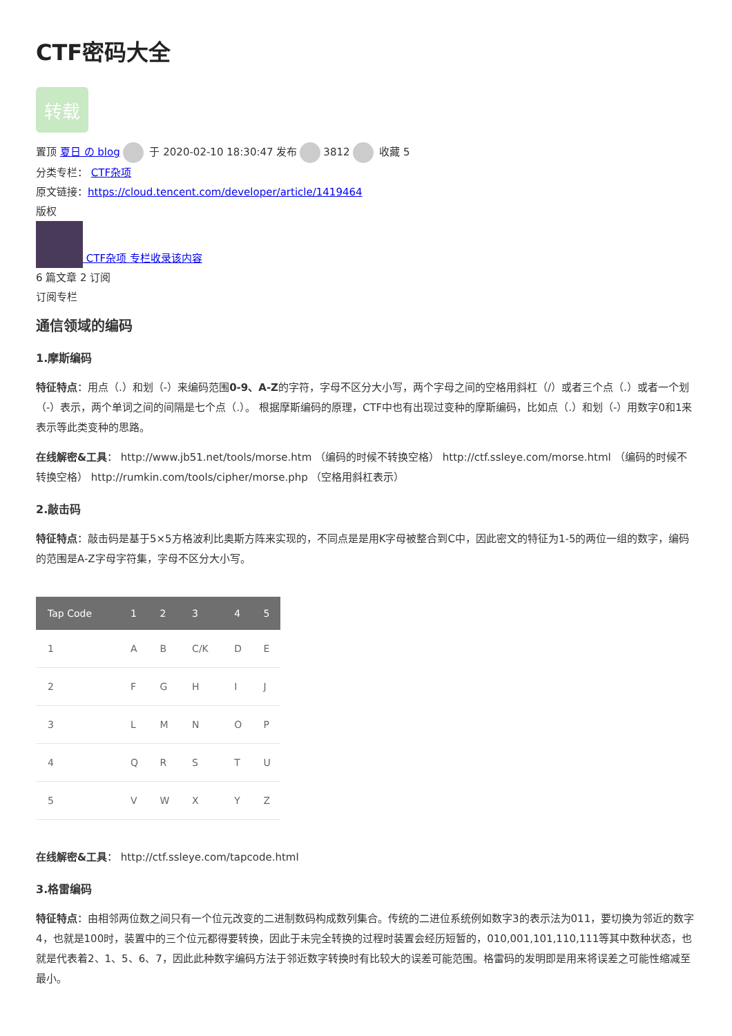CTF密码大全
转载
置顶 夏日 の blog 于 2020-02-10 18:30:47 发布 3812 收藏 5
分类专栏： CTF杂项
原文链接：https://cloud.tencent.com/developer/article/1419464
版权
CTF杂项 专栏收录该内容
6 篇文章 2 订阅
订阅专栏
通信领域的编码
1.摩斯编码
特征特点：用点（.）和划（-）来编码范围0-9、A-Z的字符，字母不区分大小写，两个字母之间的空格用斜杠（/）或者三个点（.）或者一个划（-）表示，两个单词之间的间隔是七个点（.）。 根据摩斯编码的原理，CTF中也有出现过变种的摩斯编码，比如点（.）和划（-）用数字0和1来表示等此类变种的思路。
在线解密&工具： http://www.jb51.net/tools/morse.htm （编码的时候不转换空格） http://ctf.ssleye.com/morse.html （编码的时候不转换空格） http://rumkin.com/tools/cipher/morse.php （空格用斜杠表示）
2.敲击码
特征特点：敲击码是基于5×5方格波利比奥斯方阵来实现的，不同点是是用K字母被整合到C中，因此密文的特征为1-5的两位一组的数字，编码的范围是A-Z字母字符集，字母不区分大小写。
| Tap Code | 1 | 2 | 3 | 4 | 5 |
| --- | --- | --- | --- | --- | --- |
| 1 | A | B | C/K | D | E |
| 2 | F | G | H | I | J |
| 3 | L | M | N | O | P |
| 4 | Q | R | S | T | U |
| 5 | V | W | X | Y | Z |
在线解密&工具： http://ctf.ssleye.com/tapcode.html
3.格雷编码
特征特点：由相邻两位数之间只有一个位元改变的二进制数码构成数列集合。传统的二进位系统例如数字3的表示法为011，要切换为邻近的数字4，也就是100时，装置中的三个位元都得要转换，因此于未完全转换的过程时装置会经历短暂的，010,001,101,110,111等其中数种状态，也就是代表着2、1、5、6、7，因此此种数字编码方法于邻近数字转换时有比较大的误差可能范围。格雷码的发明即是用来将误差之可能性缩减至最小。